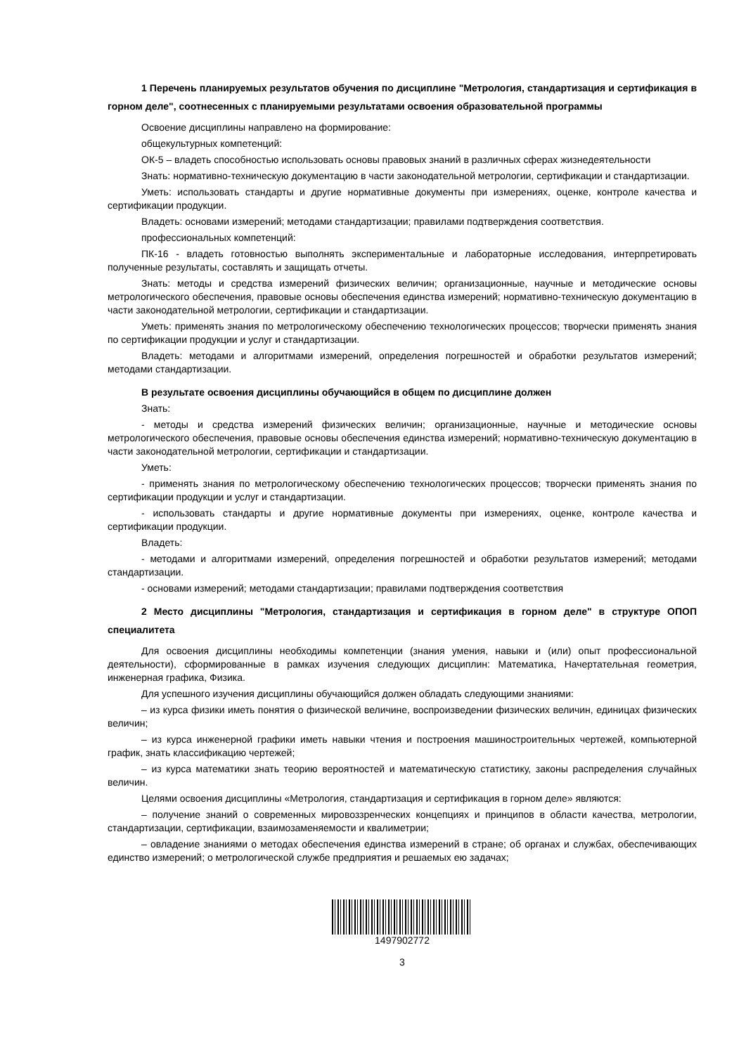1 Перечень планируемых результатов обучения по дисциплине "Метрология, стандартизация и сертификация в горном деле", соотнесенных с планируемыми результатами освоения образовательной программы
Освоение дисциплины направлено на формирование:
общекультурных компетенций:
ОК-5 – владеть способностью использовать основы правовых знаний в различных сферах жизнедеятельности
Знать: нормативно-техническую документацию в части законодательной метрологии, сертификации и стандартизации.
Уметь: использовать стандарты и другие нормативные документы при измерениях, оценке, контроле качества и сертификации продукции.
Владеть: основами измерений; методами стандартизации; правилами подтверждения соответствия.
профессиональных компетенций:
ПК-16 - владеть готовностью выполнять экспериментальные и лабораторные исследования, интерпретировать полученные результаты, составлять и защищать отчеты.
Знать: методы и средства измерений физических величин; организационные, научные и методические основы метрологического обеспечения, правовые основы обеспечения единства измерений; нормативно-техническую документацию в части законодательной метрологии, сертификации и стандартизации.
Уметь: применять знания по метрологическому обеспечению технологических процессов; творчески применять знания по сертификации продукции и услуг и стандартизации.
Владеть: методами и алгоритмами измерений, определения погрешностей и обработки результатов измерений; методами стандартизации.
В результате освоения дисциплины обучающийся в общем по дисциплине должен
Знать:
- методы и средства измерений физических величин; организационные, научные и методические основы метрологического обеспечения, правовые основы обеспечения единства измерений; нормативно-техническую документацию в части законодательной метрологии, сертификации и стандартизации.
Уметь:
- применять знания по метрологическому обеспечению технологических процессов; творчески применять знания по сертификации продукции и услуг и стандартизации.
- использовать стандарты и другие нормативные документы при измерениях, оценке, контроле качества и сертификации продукции.
Владеть:
- методами и алгоритмами измерений, определения погрешностей и обработки результатов измерений; методами стандартизации.
- основами измерений; методами стандартизации; правилами подтверждения соответствия
2 Место дисциплины "Метрология, стандартизация и сертификация в горном деле" в структуре ОПОП специалитета
Для освоения дисциплины необходимы компетенции (знания умения, навыки и (или) опыт профессиональной деятельности), сформированные в рамках изучения следующих дисциплин: Математика, Начертательная геометрия, инженерная графика, Физика.
Для успешного изучения дисциплины обучающийся должен обладать следующими знаниями:
– из курса физики иметь понятия о физической величине, воспроизведении физических величин, единицах физических величин;
– из курса инженерной графики иметь навыки чтения и построения машиностроительных чертежей, компьютерной график, знать классификацию чертежей;
– из курса математики знать теорию вероятностей и математическую статистику, законы распределения случайных величин.
Целями освоения дисциплины «Метрология, стандартизация и сертификация в горном деле» являются:
– получение знаний о современных мировоззренческих концепциях и принципов в области качества, метрологии, стандартизации, сертификации, взаимозаменяемости и квалиметрии;
– овладение знаниями о методах обеспечения единства измерений в стране; об органах и службах, обеспечивающих единство измерений; о метрологической службе предприятия и решаемых ею задачах;
1497902772
3